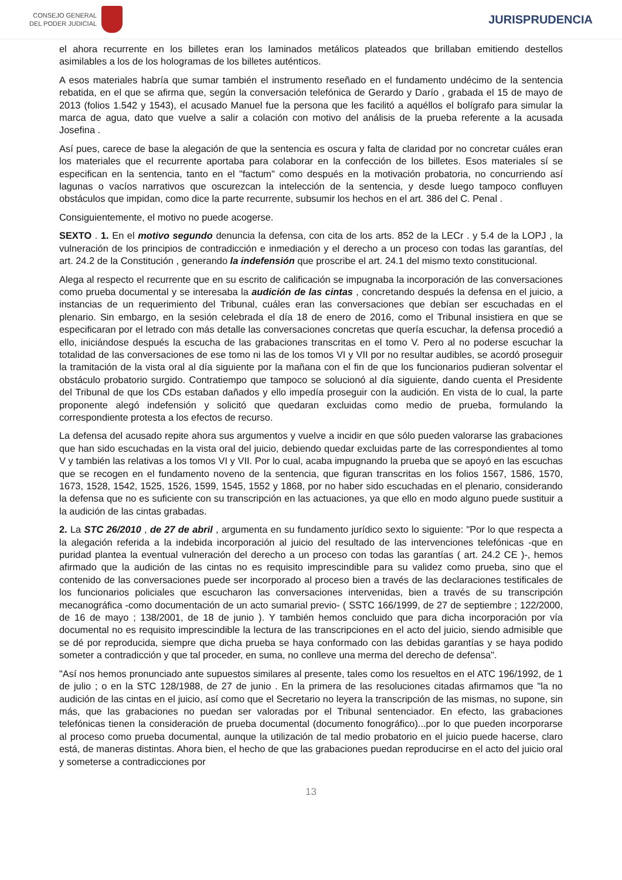CONSEJO GENERAL
DEL PODER JUDICIAL
JURISPRUDENCIA
el ahora recurrente en los billetes eran los laminados metálicos plateados que brillaban emitiendo destellos asimilables a los de los hologramas de los billetes auténticos.
A esos materiales habría que sumar también el instrumento reseñado en el fundamento undécimo de la sentencia rebatida, en el que se afirma que, según la conversación telefónica de Gerardo y Darío , grabada el 15 de mayo de 2013 (folios 1.542 y 1543), el acusado Manuel fue la persona que les facilitó a aquéllos el bolígrafo para simular la marca de agua, dato que vuelve a salir a colación con motivo del análisis de la prueba referente a la acusada Josefina .
Así pues, carece de base la alegación de que la sentencia es oscura y falta de claridad por no concretar cuáles eran los materiales que el recurrente aportaba para colaborar en la confección de los billetes. Esos materiales sí se especifican en la sentencia, tanto en el "factum" como después en la motivación probatoria, no concurriendo así lagunas o vacíos narrativos que oscurezcan la intelección de la sentencia, y desde luego tampoco confluyen obstáculos que impidan, como dice la parte recurrente, subsumir los hechos en el art. 386 del C. Penal .
Consiguientemente, el motivo no puede acogerse.
SEXTO . 1. En el motivo segundo denuncia la defensa, con cita de los arts. 852 de la LECr . y 5.4 de la LOPJ , la vulneración de los principios de contradicción e inmediación y el derecho a un proceso con todas las garantías, del art. 24.2 de la Constitución , generando la indefensión que proscribe el art. 24.1 del mismo texto constitucional.
Alega al respecto el recurrente que en su escrito de calificación se impugnaba la incorporación de las conversaciones como prueba documental y se interesaba la audición de las cintas , concretando después la defensa en el juicio, a instancias de un requerimiento del Tribunal, cuáles eran las conversaciones que debían ser escuchadas en el plenario. Sin embargo, en la sesión celebrada el día 18 de enero de 2016, como el Tribunal insistiera en que se especificaran por el letrado con más detalle las conversaciones concretas que quería escuchar, la defensa procedió a ello, iniciándose después la escucha de las grabaciones transcritas en el tomo V. Pero al no poderse escuchar la totalidad de las conversaciones de ese tomo ni las de los tomos VI y VII por no resultar audibles, se acordó proseguir la tramitación de la vista oral al día siguiente por la mañana con el fin de que los funcionarios pudieran solventar el obstáculo probatorio surgido. Contratiempo que tampoco se solucionó al día siguiente, dando cuenta el Presidente del Tribunal de que los CDs estaban dañados y ello impedía proseguir con la audición. En vista de lo cual, la parte proponente alegó indefensión y solicitó que quedaran excluidas como medio de prueba, formulando la correspondiente protesta a los efectos de recurso.
La defensa del acusado repite ahora sus argumentos y vuelve a incidir en que sólo pueden valorarse las grabaciones que han sido escuchadas en la vista oral del juicio, debiendo quedar excluidas parte de las correspondientes al tomo V y también las relativas a los tomos VI y VII. Por lo cual, acaba impugnando la prueba que se apoyó en las escuchas que se recogen en el fundamento noveno de la sentencia, que figuran transcritas en los folios 1567, 1586, 1570, 1673, 1528, 1542, 1525, 1526, 1599, 1545, 1552 y 1868, por no haber sido escuchadas en el plenario, considerando la defensa que no es suficiente con su transcripción en las actuaciones, ya que ello en modo alguno puede sustituir a la audición de las cintas grabadas.
2. La STC 26/2010 , de 27 de abril , argumenta en su fundamento jurídico sexto lo siguiente: "Por lo que respecta a la alegación referida a la indebida incorporación al juicio del resultado de las intervenciones telefónicas -que en puridad plantea la eventual vulneración del derecho a un proceso con todas las garantías ( art. 24.2 CE )-, hemos afirmado que la audición de las cintas no es requisito imprescindible para su validez como prueba, sino que el contenido de las conversaciones puede ser incorporado al proceso bien a través de las declaraciones testificales de los funcionarios policiales que escucharon las conversaciones intervenidas, bien a través de su transcripción mecanográfica -como documentación de un acto sumarial previo- ( SSTC 166/1999, de 27 de septiembre ; 122/2000, de 16 de mayo ; 138/2001, de 18 de junio ). Y también hemos concluido que para dicha incorporación por vía documental no es requisito imprescindible la lectura de las transcripciones en el acto del juicio, siendo admisible que se dé por reproducida, siempre que dicha prueba se haya conformado con las debidas garantías y se haya podido someter a contradicción y que tal proceder, en suma, no conlleve una merma del derecho de defensa".
"Así nos hemos pronunciado ante supuestos similares al presente, tales como los resueltos en el ATC 196/1992, de 1 de julio ; o en la STC 128/1988, de 27 de junio . En la primera de las resoluciones citadas afirmamos que "la no audición de las cintas en el juicio, así como que el Secretario no leyera la transcripción de las mismas, no supone, sin más, que las grabaciones no puedan ser valoradas por el Tribunal sentenciador. En efecto, las grabaciones telefónicas tienen la consideración de prueba documental (documento fonográfico)...por lo que pueden incorporarse al proceso como prueba documental, aunque la utilización de tal medio probatorio en el juicio puede hacerse, claro está, de maneras distintas. Ahora bien, el hecho de que las grabaciones puedan reproducirse en el acto del juicio oral y someterse a contradicciones por
13